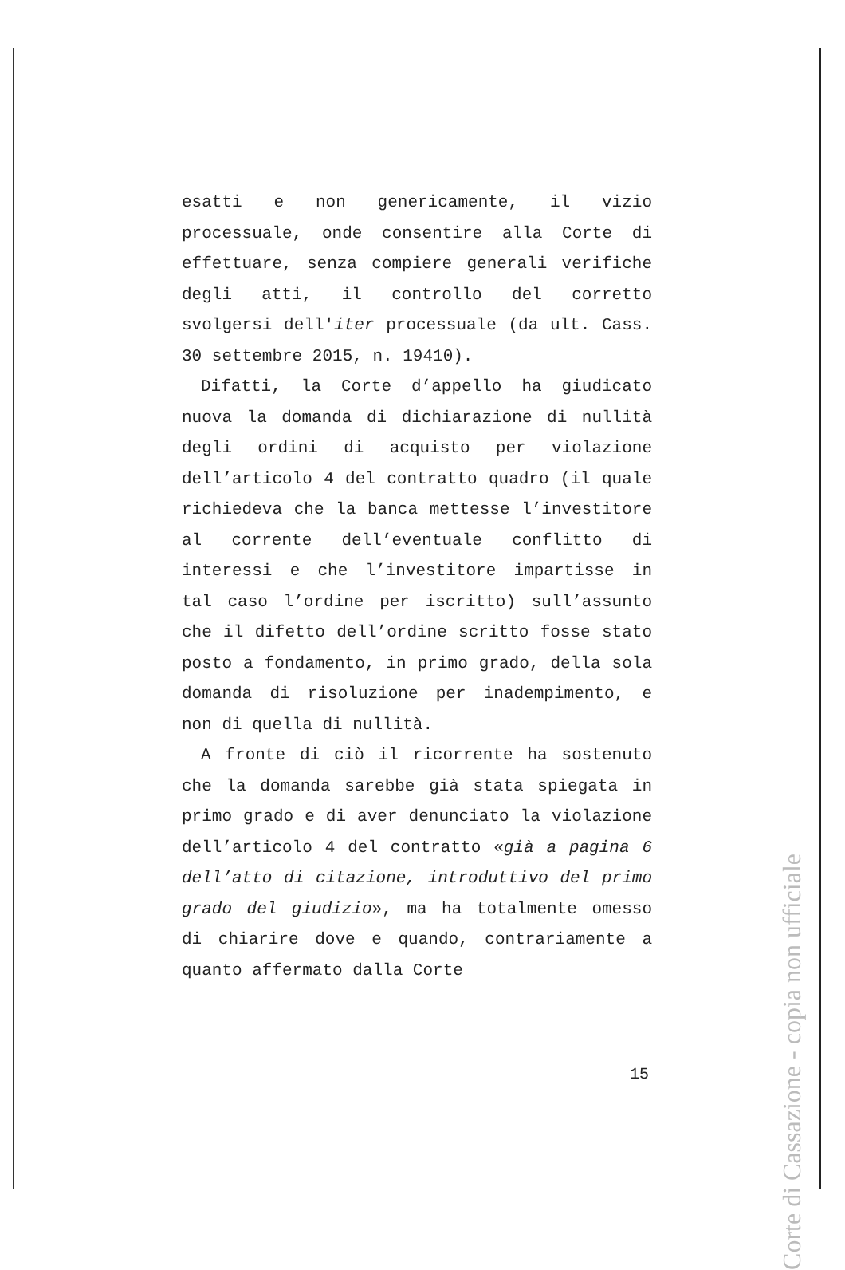esatti e non genericamente, il vizio processuale, onde consentire alla Corte di effettuare, senza compiere generali verifiche degli atti, il controllo del corretto svolgersi dell'iter processuale (da ult. Cass. 30 settembre 2015, n. 19410).
Difatti, la Corte d’appello ha giudicato nuova la domanda di dichiarazione di nullità degli ordini di acquisto per violazione dell’articolo 4 del contratto quadro (il quale richiedeva che la banca mettesse l’investitore al corrente dell’eventuale conflitto di interessi e che l’investitore impartisse in tal caso l’ordine per iscritto) sull’assunto che il difetto dell’ordine scritto fosse stato posto a fondamento, in primo grado, della sola domanda di risoluzione per inadempimento, e non di quella di nullità.
A fronte di ciò il ricorrente ha sostenuto che la domanda sarebbe già stata spiegata in primo grado e di aver denunciato la violazione dell’articolo 4 del contratto «già a pagina 6 dell’atto di citazione, introduttivo del primo grado del giudizio», ma ha totalmente omesso di chiarire dove e quando, contrariamente a quanto affermato dalla Corte
Corte di Cassazione - copia non ufficiale
15